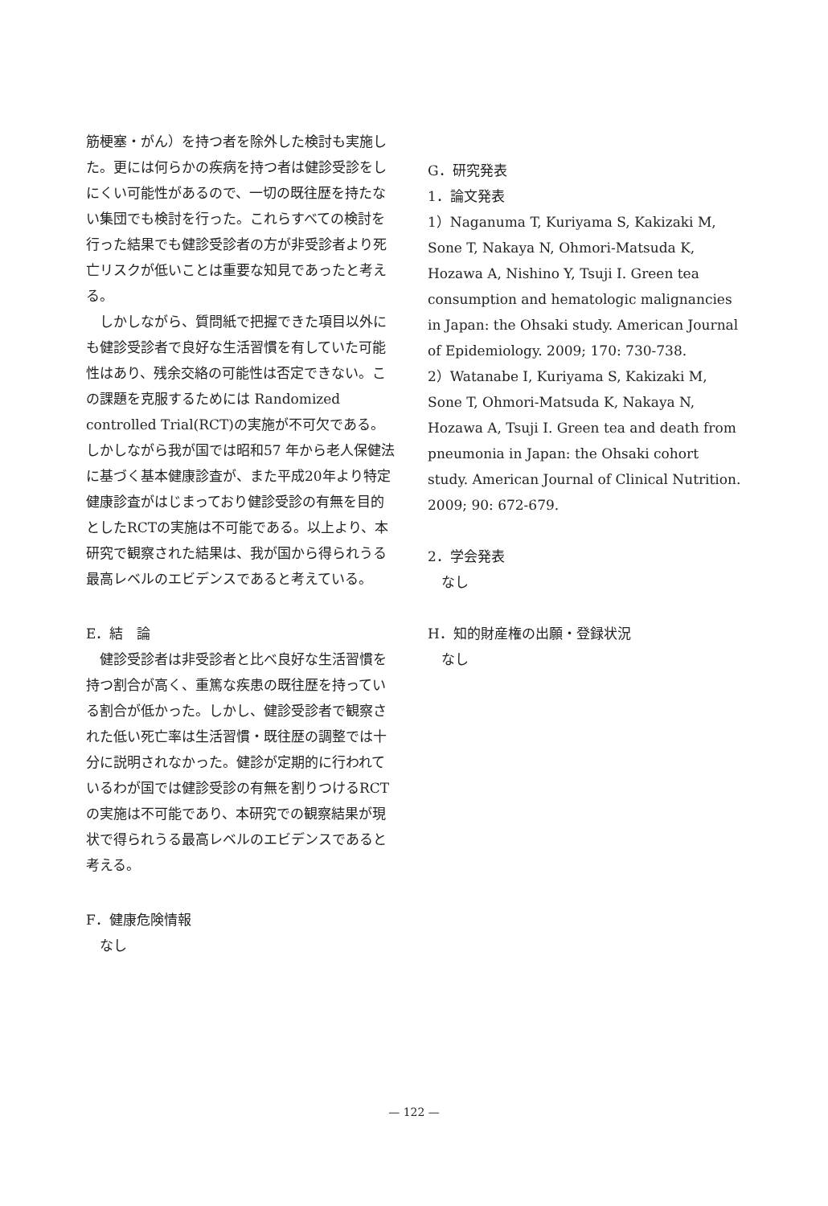筋梗塞・がん）を持つ者を除外した検討も実施した。更には何らかの疾病を持つ者は健診受診をしにくい可能性があるので、一切の既往歴を持たない集団でも検討を行った。これらすべての検討を行った結果でも健診受診者の方が非受診者より死亡リスクが低いことは重要な知見であったと考える。
しかしながら、質問紙で把握できた項目以外にも健診受診者で良好な生活習慣を有していた可能性はあり、残余交絡の可能性は否定できない。この課題を克服するためには Randomized controlled Trial(RCT)の実施が不可欠である。しかしながら我が国では昭和57 年から老人保健法に基づく基本健康診査が、また平成20年より特定健康診査がはじまっており健診受診の有無を目的としたRCTの実施は不可能である。以上より、本研究で観察された結果は、我が国から得られうる最高レベルのエビデンスであると考えている。
E．結　論
健診受診者は非受診者と比べ良好な生活習慣を持つ割合が高く、重篤な疾患の既往歴を持っている割合が低かった。しかし、健診受診者で観察された低い死亡率は生活習慣・既往歴の調整では十分に説明されなかった。健診が定期的に行われているわが国では健診受診の有無を割りつけるRCTの実施は不可能であり、本研究での観察結果が現状で得られうる最高レベルのエビデンスであると考える。
F．健康危険情報
なし
G．研究発表
1．論文発表
1）Naganuma T, Kuriyama S, Kakizaki M, Sone T, Nakaya N, Ohmori-Matsuda K, Hozawa A, Nishino Y, Tsuji I. Green tea consumption and hematologic malignancies in Japan: the Ohsaki study. American Journal of Epidemiology. 2009; 170: 730-738.
2）Watanabe I, Kuriyama S, Kakizaki M, Sone T, Ohmori-Matsuda K, Nakaya N, Hozawa A, Tsuji I. Green tea and death from pneumonia in Japan: the Ohsaki cohort study. American Journal of Clinical Nutrition. 2009; 90: 672-679.
2．学会発表
なし
H．知的財産権の出願・登録状況
なし
— 122 —